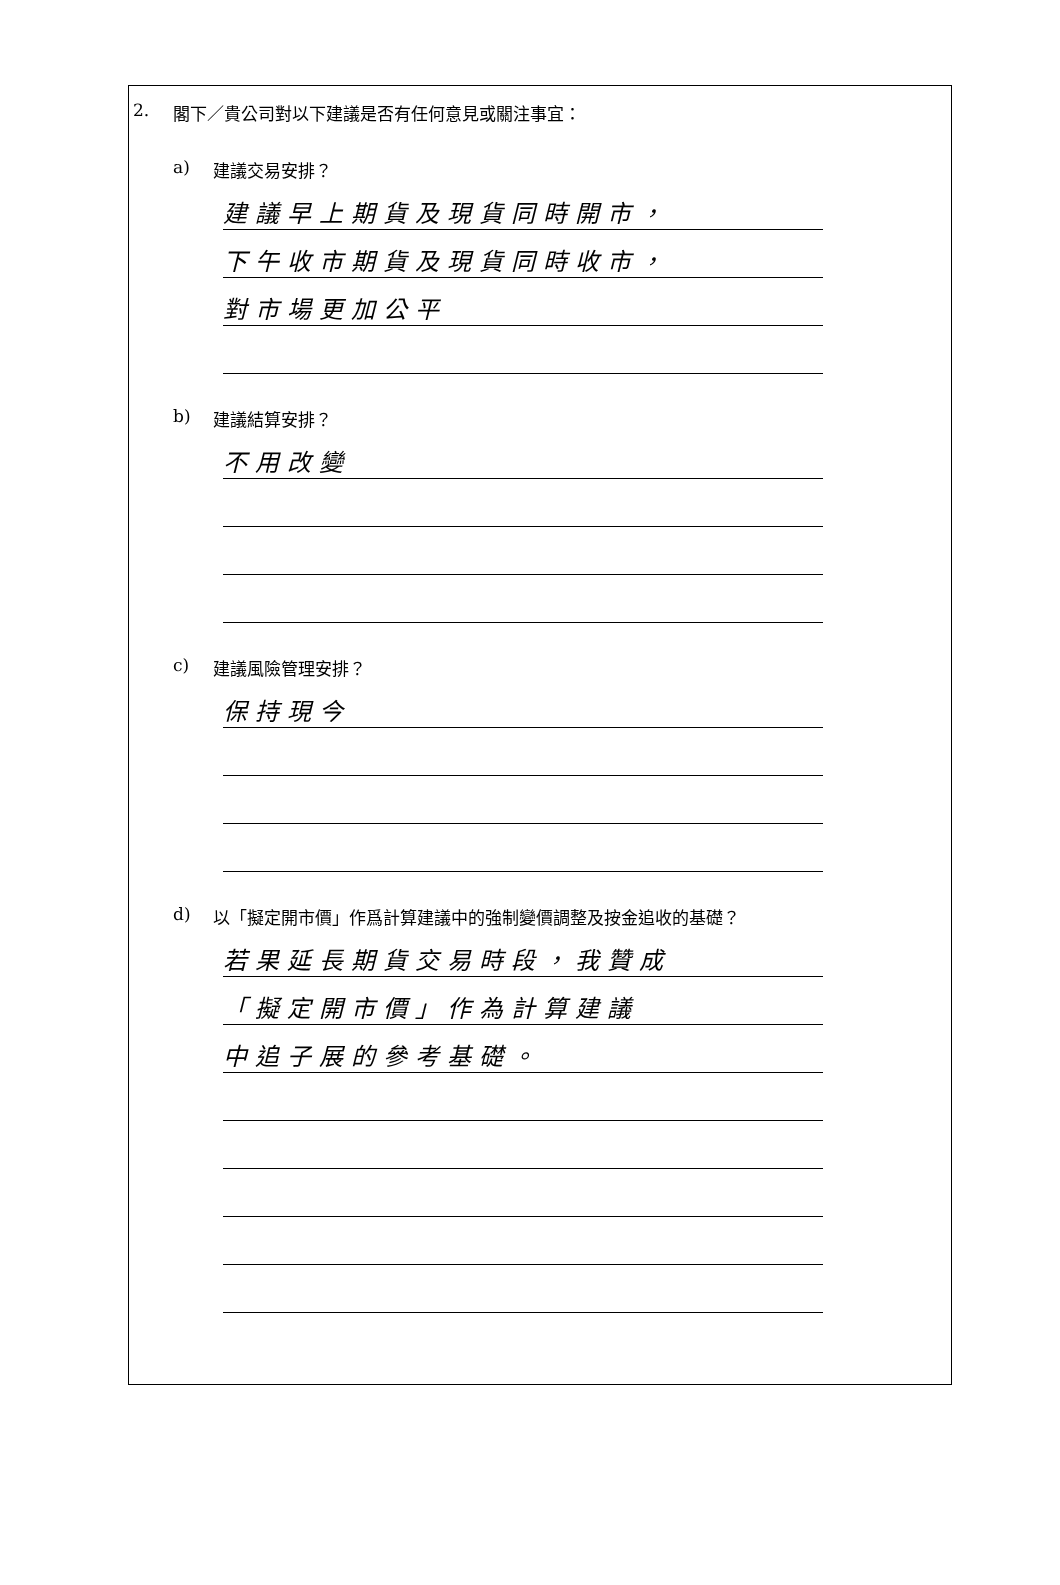2. 閣下／貴公司對以下建議是否有任何意見或關注事宜：
a) 建議交易安排？
建議早上期貨及現貨同時開市，
下午收市期貨及現貨同時收市，
對市場更加公平
b) 建議結算安排？
不用改變
c) 建議風險管理安排？
保持現今
d) 以「擬定開市價」作爲計算建議中的強制變價調整及按金追收的基礎？
若果延長期貨交易時段，我贊成
「擬定開市價」作為計算建議
中追子展的參考基礎。